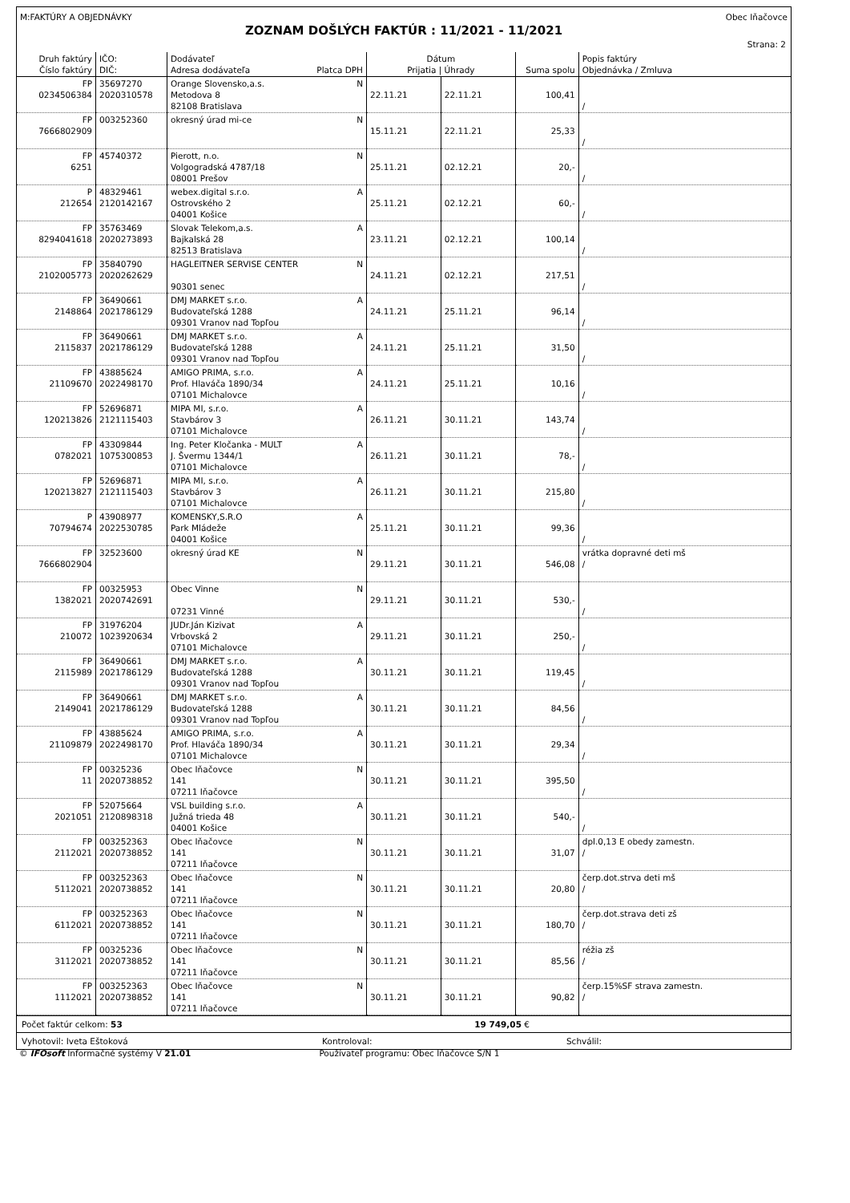M:FAKTÚRY A OBJEDNÁVKY Obec Iňačovce
ZOZNAM DOŠLÝCH FAKTÚR : 11/2021 - 11/2021
Strana: 2
| Druh faktúry Číslo faktúry | IČO: DIČ: | Dodávateľ Adresa dodávateľa Platca DPH | Dátum Prijatia / Úhrady | | Suma spolu | Popis faktúry Objednávka / Zmluva |
| --- | --- | --- | --- | --- | --- | --- |
| FP 0234506384 | 35697270 2020310578 | Orange Slovensko,a.s. N Metodova 8 82108 Bratislava | 22.11.21 | 22.11.21 | 100,41 | / |
| FP 7666802909 | 003252360 | okresný úrad mi-ce N | 15.11.21 | 22.11.21 | 25,33 | / |
| FP 6251 | 45740372 | Pierott, n.o. N Volgogradská 4787/18 08001 Prešov | 25.11.21 | 02.12.21 | 20,- | / |
| P 212654 | 48329461 2120142167 | webex.digital s.r.o. A Ostrovského 2 04001 Košice | 25.11.21 | 02.12.21 | 60,- | / |
| FP 8294041618 | 35763469 2020273893 | Slovak Telekom,a.s. A Bajkalská 28 82513 Bratislava | 23.11.21 | 02.12.21 | 100,14 | / |
| FP 2102005773 | 35840790 2020262629 | HAGLEITNER SERVISE CENTER N 90301 senec | 24.11.21 | 02.12.21 | 217,51 | / |
| FP 2148864 | 36490661 2021786129 | DMJ MARKET s.r.o. A Budovateľská 1288 09301 Vranov nad Topľou | 24.11.21 | 25.11.21 | 96,14 | / |
| FP 2115837 | 36490661 2021786129 | DMJ MARKET s.r.o. A Budovateľská 1288 09301 Vranov nad Topľou | 24.11.21 | 25.11.21 | 31,50 | / |
| FP 21109670 | 43885624 2022498170 | AMIGO PRIMA, s.r.o. A Prof. Hlaváča 1890/34 07101 Michalovce | 24.11.21 | 25.11.21 | 10,16 | / |
| FP 120213826 | 52696871 2121115403 | MIPA MI, s.r.o. A Stavbárov 3 07101 Michalovce | 26.11.21 | 30.11.21 | 143,74 | / |
| FP 0782021 | 43309844 1075300853 | Ing. Peter Kločanka - MULT A J. Švermu 1344/1 07101 Michalovce | 26.11.21 | 30.11.21 | 78,- | / |
| FP 120213827 | 52696871 2121115403 | MIPA MI, s.r.o. A Stavbárov 3 07101 Michalovce | 26.11.21 | 30.11.21 | 215,80 | / |
| P 70794674 | 43908977 2022530785 | KOMENSKY,S.R.O A Park Mládeže 04001 Košice | 25.11.21 | 30.11.21 | 99,36 | / |
| FP 7666802904 | 32523600 | okresný úrad KE N | 29.11.21 | 30.11.21 | 546,08 | vrátka dopravné deti mš / |
| FP 1382021 | 00325953 2020742691 | Obec Vinne N 07231 Vinné | 29.11.21 | 30.11.21 | 530,- | / |
| FP 210072 | 31976204 1023920634 | JUDr.Ján Kizivat A Vrbovská 2 07101 Michalovce | 29.11.21 | 30.11.21 | 250,- | / |
| FP 2115989 | 36490661 2021786129 | DMJ MARKET s.r.o. A Budovateľská 1288 09301 Vranov nad Topľou | 30.11.21 | 30.11.21 | 119,45 | / |
| FP 2149041 | 36490661 2021786129 | DMJ MARKET s.r.o. A Budovateľská 1288 09301 Vranov nad Topľou | 30.11.21 | 30.11.21 | 84,56 | / |
| FP 21109879 | 43885624 2022498170 | AMIGO PRIMA, s.r.o. A Prof. Hlaváča 1890/34 07101 Michalovce | 30.11.21 | 30.11.21 | 29,34 | / |
| FP 11 | 00325236 2020738852 | Obec Iňačovce N 141 07211 Iňačovce | 30.11.21 | 30.11.21 | 395,50 | / |
| FP 2021051 | 52075664 2120898318 | VSL building s.r.o. A Južná trieda 48 04001 Košice | 30.11.21 | 30.11.21 | 540,- | / |
| FP 2112021 | 003252363 2020738852 | Obec Iňačovce N 141 07211 Iňačovce | 30.11.21 | 30.11.21 | 31,07 | dpl.0,13 E obedy zamestn. / |
| FP 5112021 | 003252363 2020738852 | Obec Iňačovce N 141 07211 Iňačovce | 30.11.21 | 30.11.21 | 20,80 | čerp.dot.strva deti mš / |
| FP 6112021 | 003252363 2020738852 | Obec Iňačovce N 141 07211 Iňačovce | 30.11.21 | 30.11.21 | 180,70 | čerp.dot.strava deti zš / |
| FP 3112021 | 00325236 2020738852 | Obec Iňačovce N 141 07211 Iňačovce | 30.11.21 | 30.11.21 | 85,56 | réžia zš / |
| FP 1112021 | 003252363 2020738852 | Obec Iňačovce N 141 07211 Iňačovce | 30.11.21 | 30.11.21 | 90,82 | čerp.15%SF strava zamestn. / |
Počet faktúr celkom: 53 19 749,05 €
Vyhotovil: Iveta Eštoková Kontroloval: Schválil:
© IFOsoft Informačné systémy V 21.01 Používateľ programu: Obec Iňačovce S/N 1